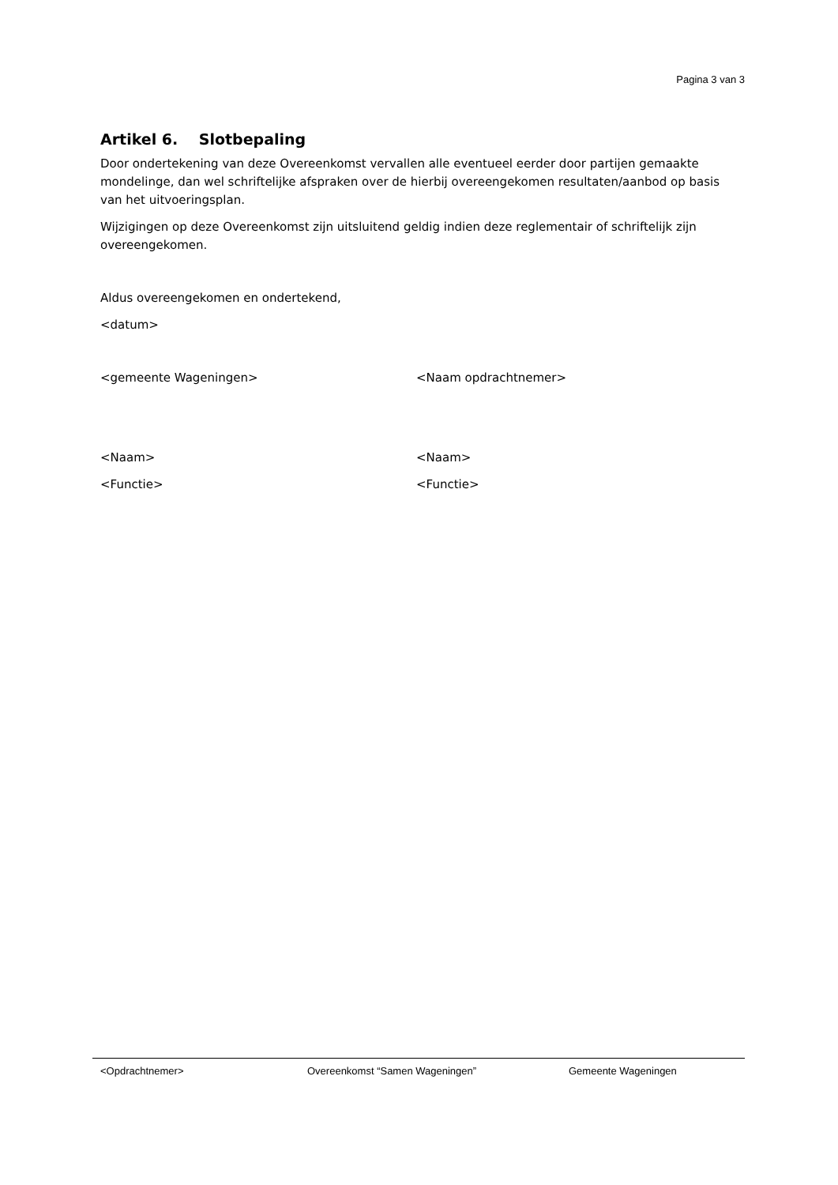Pagina 3 van 3
Artikel 6. Slotbepaling
Door ondertekening van deze Overeenkomst vervallen alle eventueel eerder door partijen gemaakte mondelinge, dan wel schriftelijke afspraken over de hierbij overeengekomen resultaten/aanbod op basis van het uitvoeringsplan.
Wijzigingen op deze Overeenkomst zijn uitsluitend geldig indien deze reglementair of schriftelijk zijn overeengekomen.
Aldus overeengekomen en ondertekend,
<datum>
<gemeente Wageningen> <Naam opdrachtnemer>
<Naam> <Naam>
<Functie> <Functie>
<Opdrachtnemer> Overeenkomst “Samen Wageningen” Gemeente Wageningen